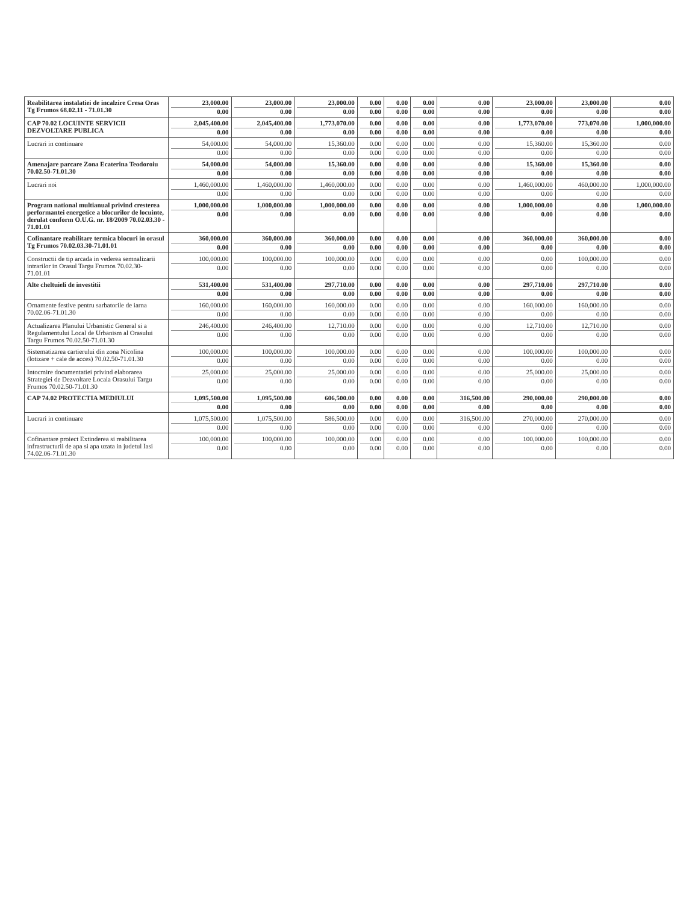| Reabilitarea instalatiei de incalzire Cresa Oras Tg Frumos 68.02.11 - 71.01.30 | 23,000.00 0.00 | 23,000.00 0.00 | 23,000.00 0.00 | 0.00 0.00 | 0.00 0.00 | 0.00 0.00 | 0.00 0.00 | 23,000.00 0.00 | 23,000.00 0.00 | 0.00 0.00 |
| CAP 70.02 LOCUINTE SERVICII DEZVOLTARE PUBLICA | 2,045,400.00 0.00 | 2,045,400.00 0.00 | 1,773,070.00 0.00 | 0.00 0.00 | 0.00 0.00 | 0.00 0.00 | 0.00 0.00 | 1,773,070.00 0.00 | 773,070.00 0.00 | 1,000,000.00 0.00 |
| Lucrari in continuare | 54,000.00 0.00 | 54,000.00 0.00 | 15,360.00 0.00 | 0.00 0.00 | 0.00 0.00 | 0.00 0.00 | 0.00 0.00 | 15,360.00 0.00 | 15,360.00 0.00 | 0.00 0.00 |
| Amenajare parcare Zona Ecaterina Teodoroiu 70.02.50-71.01.30 | 54,000.00 0.00 | 54,000.00 0.00 | 15,360.00 0.00 | 0.00 0.00 | 0.00 0.00 | 0.00 0.00 | 0.00 0.00 | 15,360.00 0.00 | 15,360.00 0.00 | 0.00 0.00 |
| Lucrari noi | 1,460,000.00 0.00 | 1,460,000.00 0.00 | 1,460,000.00 0.00 | 0.00 0.00 | 0.00 0.00 | 0.00 0.00 | 0.00 0.00 | 1,460,000.00 0.00 | 460,000.00 0.00 | 1,000,000.00 0.00 |
| Program national multianual privind cresterea performantei energetice a blocurilor de locuinte, derulat conform O.U.G. nr. 18/2009 70.02.03.30 - 71.01.01 | 1,000,000.00 0.00 | 1,000,000.00 0.00 | 1,000,000.00 0.00 | 0.00 0.00 | 0.00 0.00 | 0.00 0.00 | 0.00 0.00 | 1,000,000.00 0.00 | 0.00 0.00 | 1,000,000.00 0.00 |
| Cofinantare reabilitare termica blocuri in orasul Tg Frumos 70.02.03.30-71.01.01 | 360,000.00 0.00 | 360,000.00 0.00 | 360,000.00 0.00 | 0.00 0.00 | 0.00 0.00 | 0.00 0.00 | 0.00 0.00 | 360,000.00 0.00 | 360,000.00 0.00 | 0.00 0.00 |
| Constructii de tip arcada in vederea semnalizarii intrarilor in Orasul Targu Frumos 70.02.30-71.01.01 | 100,000.00 0.00 | 100,000.00 0.00 | 100,000.00 0.00 | 0.00 0.00 | 0.00 0.00 | 0.00 0.00 | 0.00 0.00 | 0.00 0.00 | 100,000.00 0.00 | 0.00 0.00 |
| Alte cheltuieli de investitii | 531,400.00 0.00 | 531,400.00 0.00 | 297,710.00 0.00 | 0.00 0.00 | 0.00 0.00 | 0.00 0.00 | 0.00 0.00 | 297,710.00 0.00 | 297,710.00 0.00 | 0.00 0.00 |
| Ornamente festive pentru sarbatorile de iarna 70.02.06-71.01.30 | 160,000.00 0.00 | 160,000.00 0.00 | 160,000.00 0.00 | 0.00 0.00 | 0.00 0.00 | 0.00 0.00 | 0.00 0.00 | 160,000.00 0.00 | 160,000.00 0.00 | 0.00 0.00 |
| Actualizarea Planului Urbanistic General si a Regulamentului Local de Urbanism al Orasului Targu Frumos 70.02.50-71.01.30 | 246,400.00 0.00 | 246,400.00 0.00 | 12,710.00 0.00 | 0.00 0.00 | 0.00 0.00 | 0.00 0.00 | 0.00 0.00 | 12,710.00 0.00 | 12,710.00 0.00 | 0.00 0.00 |
| Sistematizarea cartierului din zona Nicolina (lotizare + cale de acces) 70.02.50-71.01.30 | 100,000.00 0.00 | 100,000.00 0.00 | 100,000.00 0.00 | 0.00 0.00 | 0.00 0.00 | 0.00 0.00 | 0.00 0.00 | 100,000.00 0.00 | 100,000.00 0.00 | 0.00 0.00 |
| Intocmire documentatiei privind elaborarea Strategiei de Dezvoltare Locala Orasului Targu Frumos 70.02.50-71.01.30 | 25,000.00 0.00 | 25,000.00 0.00 | 25,000.00 0.00 | 0.00 0.00 | 0.00 0.00 | 0.00 0.00 | 0.00 0.00 | 25,000.00 0.00 | 25,000.00 0.00 | 0.00 0.00 |
| CAP 74.02 PROTECTIA MEDIULUI | 1,095,500.00 0.00 | 1,095,500.00 0.00 | 606,500.00 0.00 | 0.00 0.00 | 0.00 0.00 | 0.00 0.00 | 316,500.00 0.00 | 290,000.00 0.00 | 290,000.00 0.00 | 0.00 0.00 |
| Lucrari in continuare | 1,075,500.00 0.00 | 1,075,500.00 0.00 | 586,500.00 0.00 | 0.00 0.00 | 0.00 0.00 | 0.00 0.00 | 316,500.00 0.00 | 270,000.00 0.00 | 270,000.00 0.00 | 0.00 0.00 |
| Cofinantare proiect Extinderea si reabilitarea infrastructurii de apa si apa uzata in judetul Iasi 74.02.06-71.01.30 | 100,000.00 0.00 | 100,000.00 0.00 | 100,000.00 0.00 | 0.00 0.00 | 0.00 0.00 | 0.00 0.00 | 0.00 0.00 | 100,000.00 0.00 | 100,000.00 0.00 | 0.00 0.00 |